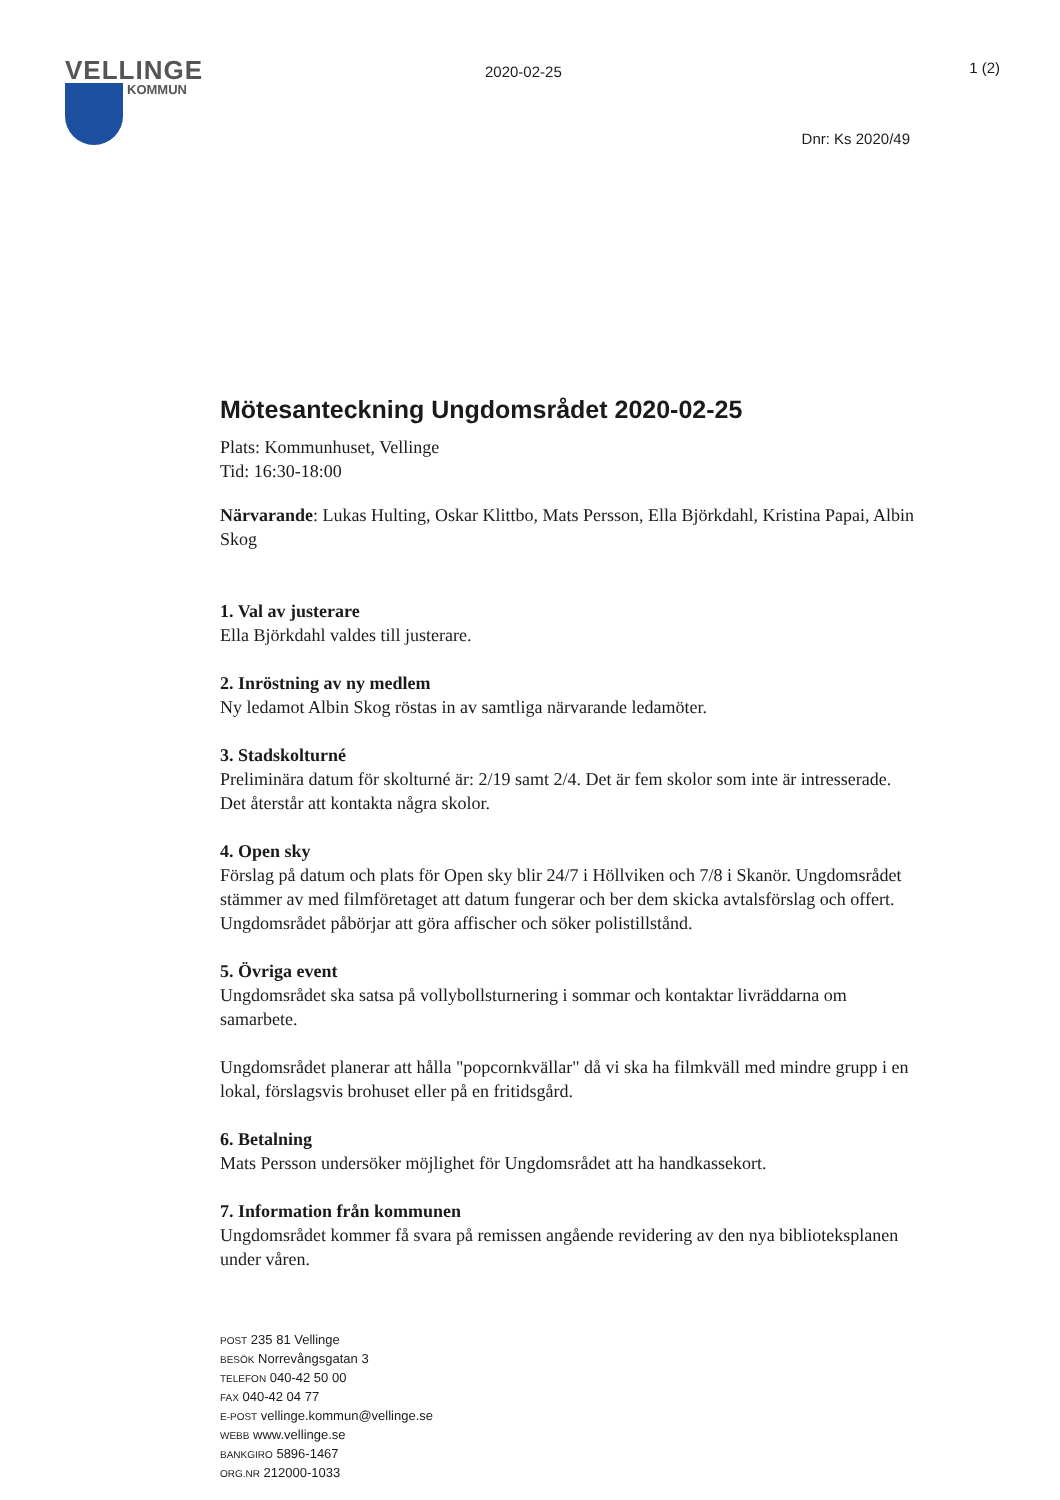VELLINGE
KOMMUN
2020-02-25
1 (2)
Dnr: Ks 2020/49
Mötesanteckning Ungdomsrådet 2020-02-25
Plats: Kommunhuset, Vellinge
Tid: 16:30-18:00
Närvarande: Lukas Hulting, Oskar Klittbo, Mats Persson, Ella Björkdahl, Kristina Papai, Albin Skog
1. Val av justerare
Ella Björkdahl valdes till justerare.
2. Inröstning av ny medlem
Ny ledamot Albin Skog röstas in av samtliga närvarande ledamöter.
3. Stadskolturné
Preliminära datum för skolturné är: 2/19 samt 2/4. Det är fem skolor som inte är intresserade. Det återstår att kontakta några skolor.
4. Open sky
Förslag på datum och plats för Open sky blir 24/7 i Höllviken och 7/8 i Skanör. Ungdomsrådet stämmer av med filmföretaget att datum fungerar och ber dem skicka avtalsförslag och offert. Ungdomsrådet påbörjar att göra affischer och söker polistillstånd.
5. Övriga event
Ungdomsrådet ska satsa på vollybollsturnering i sommar och kontaktar livräddarna om samarbete.
Ungdomsrådet planerar att hålla "popcornkvällar" då vi ska ha filmkväll med mindre grupp i en lokal, förslagsvis brohuset eller på en fritidsgård.
6. Betalning
Mats Persson undersöker möjlighet för Ungdomsrådet att ha handkassekort.
7. Information från kommunen
Ungdomsrådet kommer få svara på remissen angående revidering av den nya biblioteksplanen under våren.
POST 235 81 Vellinge
BESÖK Norrevångsgatan 3
TELEFON 040-42 50 00
FAX 040-42 04 77
E-POST vellinge.kommun@vellinge.se
WEBB www.vellinge.se
BANKGIRO 5896-1467
ORG.NR 212000-1033